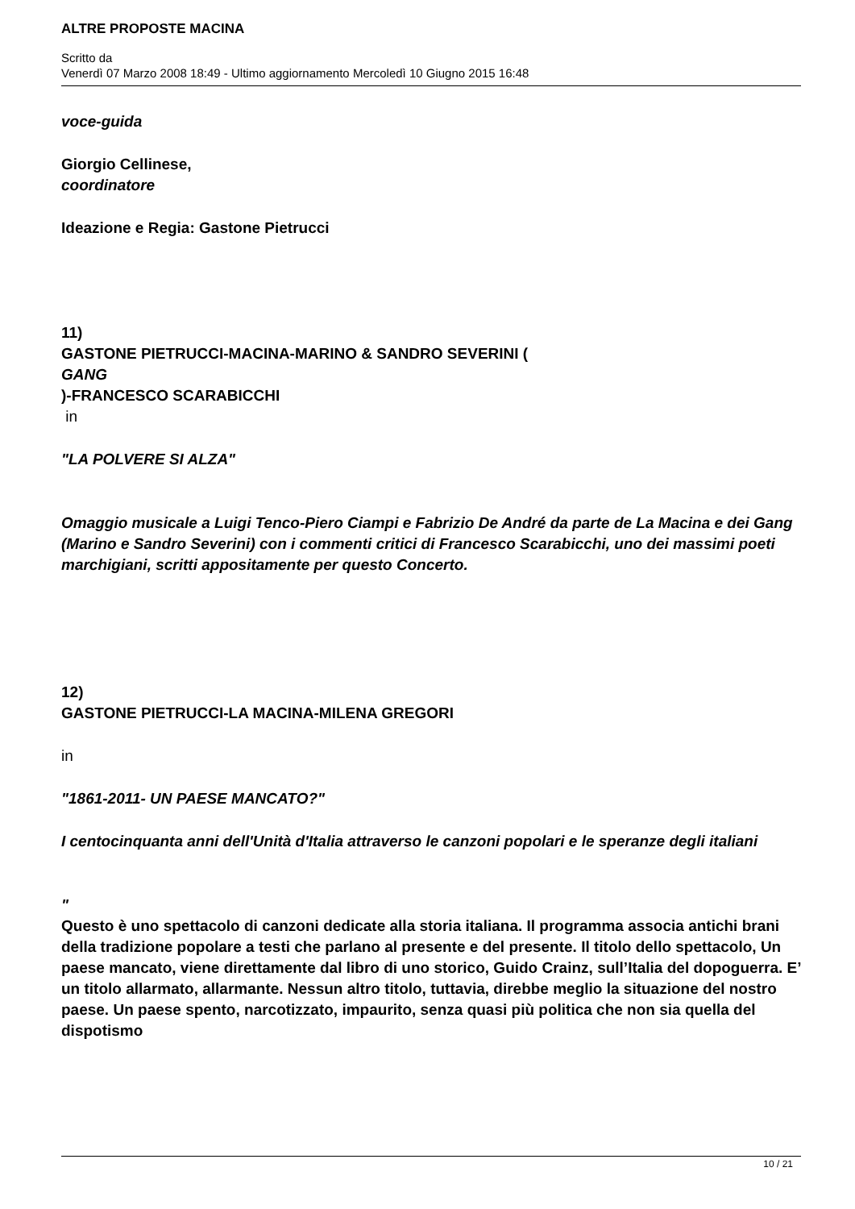ALTRE PROPOSTE MACINA
Scritto da
Venerdì 07 Marzo 2008 18:49 - Ultimo aggiornamento Mercoledì 10 Giugno 2015 16:48
voce-guida
Giorgio Cellinese,
coordinatore
Ideazione e Regia: Gastone Pietrucci
11)
GASTONE PIETRUCCI-MACINA-MARINO & SANDRO SEVERINI (
GANG
)-FRANCESCO SCARABICCHI
in
"LA POLVERE SI ALZA"
Omaggio musicale a Luigi Tenco-Piero Ciampi e Fabrizio De André da parte de La Macina e dei Gang (Marino e Sandro Severini) con i commenti critici di Francesco Scarabicchi, uno dei massimi poeti marchigiani, scritti appositamente per questo Concerto.
12)
GASTONE PIETRUCCI-LA MACINA-MILENA GREGORI
in
"1861-2011- UN PAESE MANCATO?"
I centocinquanta anni dell'Unità d'Italia attraverso le canzoni popolari e le speranze degli italiani
"
Questo è uno spettacolo di canzoni dedicate alla storia italiana. Il programma associa antichi brani della tradizione popolare a testi che parlano al presente e del presente. Il titolo dello spettacolo, Un paese mancato, viene direttamente dal libro di uno storico, Guido Crainz, sull’Italia del dopoguerra. E’ un titolo allarmato, allarmante. Nessun altro titolo, tuttavia, direbbe meglio la situazione del nostro paese. Un paese spento, narcotizzato, impaurito, senza quasi più politica che non sia quella del dispotismo
10 / 21